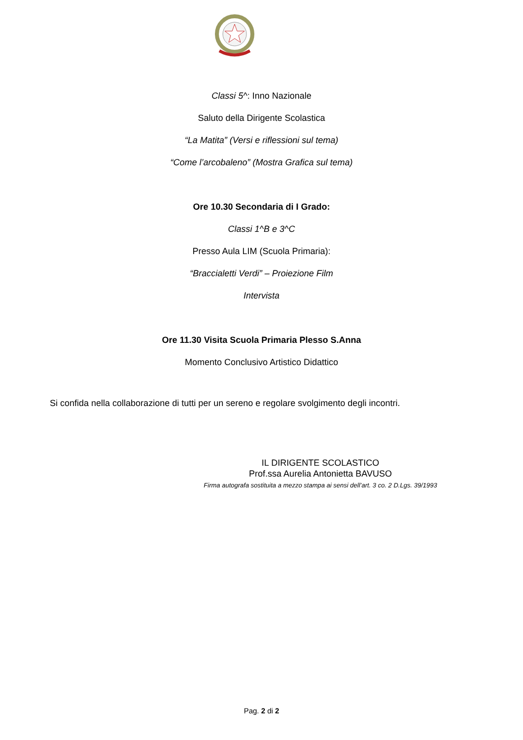Classi 5^: Inno Nazionale
Saluto della Dirigente Scolastica
“La Matita” (Versi e riflessioni sul tema)
“Come l’arcobaleno” (Mostra Grafica sul tema)
Ore 10.30 Secondaria di I Grado:
Classi 1^B e 3^C
Presso Aula LIM (Scuola Primaria):
“Braccialetti Verdi” – Proiezione Film
Intervista
Ore 11.30 Visita Scuola Primaria Plesso S.Anna
Momento Conclusivo Artistico Didattico
Si confida nella collaborazione di tutti per un sereno e regolare svolgimento degli incontri.
IL DIRIGENTE SCOLASTICO
Prof.ssa Aurelia Antonietta BAVUSO
Firma autografa sostituita a mezzo stampa ai sensi dell’art. 3 co. 2 D.Lgs. 39/1993
Pag. 2 di 2